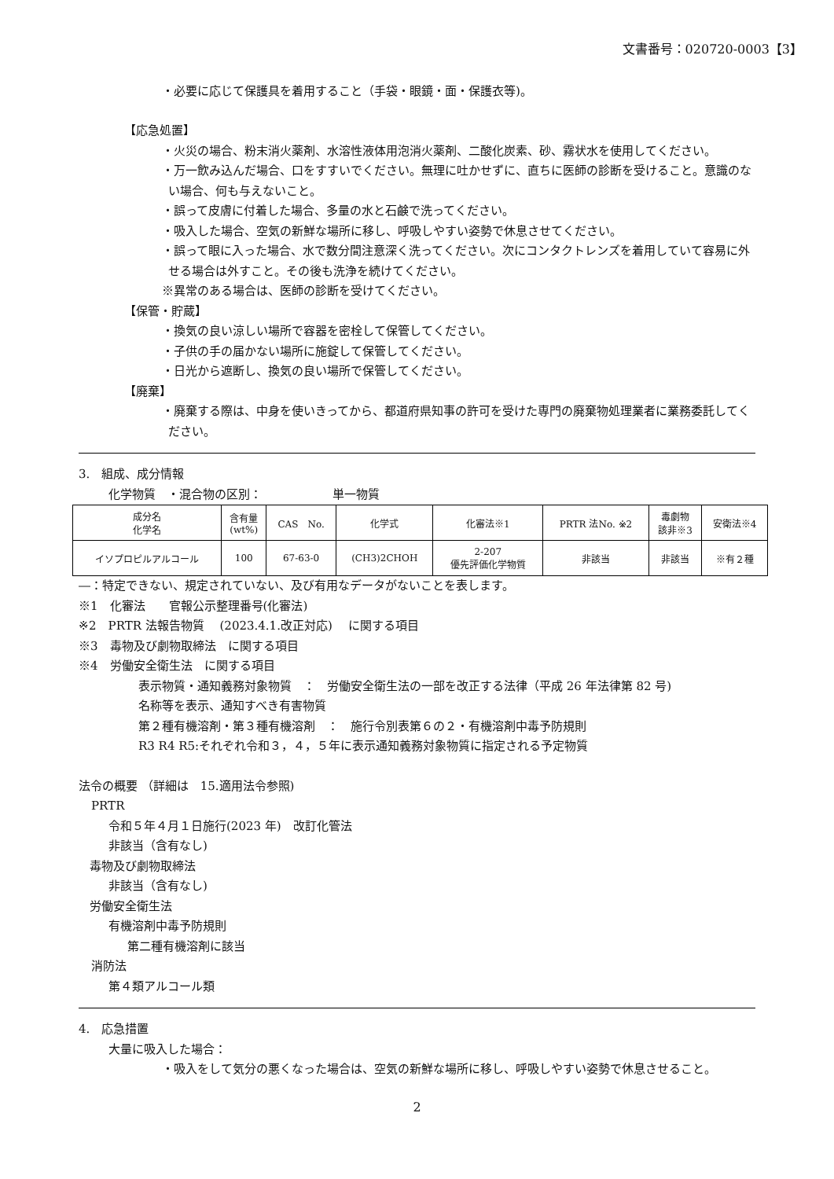文書番号：020720-0003【3】
・必要に応じて保護具を着用すること（手袋・眼鏡・面・保護衣等)。
【応急処置】
・火災の場合、粉末消火薬剤、水溶性液体用泡消火薬剤、二酸化炭素、砂、霧状水を使用してください。
・万一飲み込んだ場合、口をすすいでください。無理に吐かせずに、直ちに医師の診断を受けること。意識のない場合、何も与えないこと。
・誤って皮膚に付着した場合、多量の水と石鹸で洗ってください。
・吸入した場合、空気の新鮮な場所に移し、呼吸しやすい姿勢で休息させてください。
・誤って眼に入った場合、水で数分間注意深く洗ってください。次にコンタクトレンズを着用していて容易に外せる場合は外すこと。その後も洗浄を続けてください。
※異常のある場合は、医師の診断を受けてください。
【保管・貯蔵】
・換気の良い涼しい場所で容器を密栓して保管してください。
・子供の手の届かない場所に施錠して保管してください。
・日光から遮断し、換気の良い場所で保管してください。
【廃棄】
・廃棄する際は、中身を使いきってから、都道府県知事の許可を受けた専門の廃棄物処理業者に業務委託してください。
3.　組成、成分情報
化学物質　・混合物の区別：　　　　　　単一物質
| 成分名 化学名 | 含有量 (wt%) | CAS No. | 化学式 | 化審法※1 | PRTR 法No. ※2 | 毒劇物 該非※3 | 安衛法※4 |
| --- | --- | --- | --- | --- | --- | --- | --- |
| イソプロピルアルコール | 100 | 67-63-0 | (CH3)2CHOH | 2-207 優先評価化学物質 | 非該当 | 非該当 | ※有２種 |
―：特定できない、規定されていない、及び有用なデータがないことを表します。
※1　化審法　　官報公示整理番号(化審法)
※2　PRTR 法報告物質　 (2023.4.1.改正対応)　 に関する項目
※3　毒物及び劇物取締法　に関する項目
※4　労働安全衛生法　に関する項目
表示物質・通知義務対象物質　：　労働安全衛生法の一部を改正する法律（平成 26 年法律第 82 号)
名称等を表示、通知すべき有害物質
第２種有機溶剤・第３種有機溶剤　：　施行令別表第６の２・有機溶剤中毒予防規則
R3 R4 R5:それぞれ令和３，４，５年に表示通知義務対象物質に指定される予定物質
法令の概要 （詳細は　15.適用法令参照)
PRTR
令和５年４月１日施行(2023 年)　改訂化管法
非該当（含有なし)
毒物及び劇物取締法
非該当（含有なし)
労働安全衛生法
有機溶剤中毒予防規則
第二種有機溶剤に該当
消防法
第４類アルコール類
4.　応急措置
大量に吸入した場合：
・吸入をして気分の悪くなった場合は、空気の新鮮な場所に移し、呼吸しやすい姿勢で休息させること。
2